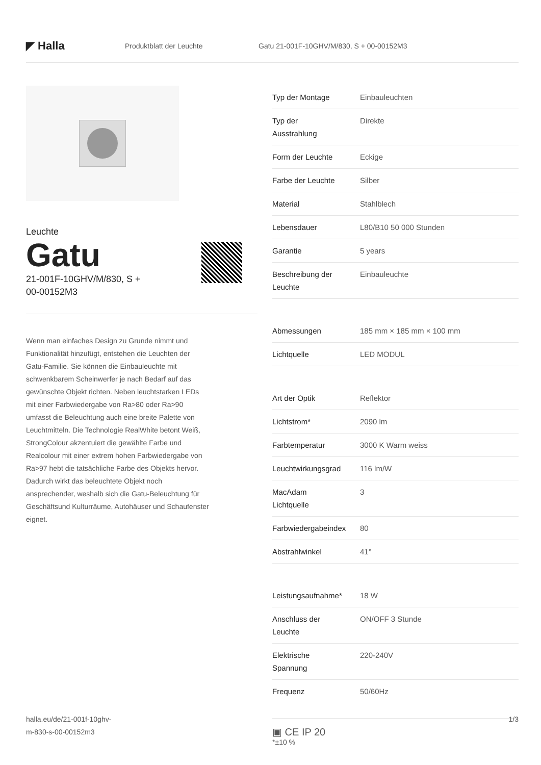◤ Halla
Produktblatt der Leuchte
Gatu 21-001F-10GHV/M/830, S + 00-00152M3
Leuchte
Gatu
21-001F-10GHV/M/830, S +
00-00152M3
Wenn man einfaches Design zu Grunde nimmt und Funktionalität hinzufügt, entstehen die Leuchten der Gatu-Familie. Sie können die Einbauleuchte mit schwenkbarem Scheinwerfer je nach Bedarf auf das gewünschte Objekt richten. Neben leuchtstarken LEDs mit einer Farbwiedergabe von Ra>80 oder Ra>90 umfasst die Beleuchtung auch eine breite Palette von Leuchtmitteln. Die Technologie RealWhite betont Weiß, StrongColour akzentuiert die gewählte Farbe und Realcolour mit einer extrem hohen Farbwiedergabe von Ra>97 hebt die tatsächliche Farbe des Objekts hervor. Dadurch wirkt das beleuchtete Objekt noch ansprechender, weshalb sich die Gatu-Beleuchtung für Geschäftsund Kulturräume, Autohäuser und Schaufenster eignet.
| Typ der Montage | Einbauleuchten |
| Typ der Ausstrahlung | Direkte |
| Form der Leuchte | Eckige |
| Farbe der Leuchte | Silber |
| Material | Stahlblech |
| Lebensdauer | L80/B10 50 000 Stunden |
| Garantie | 5 years |
| Beschreibung der Leuchte | Einbauleuchte |
| Abmessungen | 185 mm × 185 mm × 100 mm |
| Lichtquelle | LED MODUL |
| Art der Optik | Reflektor |
| Lichtstrom* | 2090 lm |
| Farbtemperatur | 3000 K Warm weiss |
| Leuchtwirkungsgrad | 116 lm/W |
| MacAdam Lichtquelle | 3 |
| Farbwiedergabeindex | 80 |
| Abstrahlwinkel | 41° |
| Leistungsaufnahme* | 18 W |
| Anschluss der Leuchte | ON/OFF 3 Stunde |
| Elektrische Spannung | 220-240V |
| Frequenz | 50/60Hz |
▣ CE IP 20
*±10 %
halla.eu/de/21-001f-10ghv-
m-830-s-00-00152m3
1/3